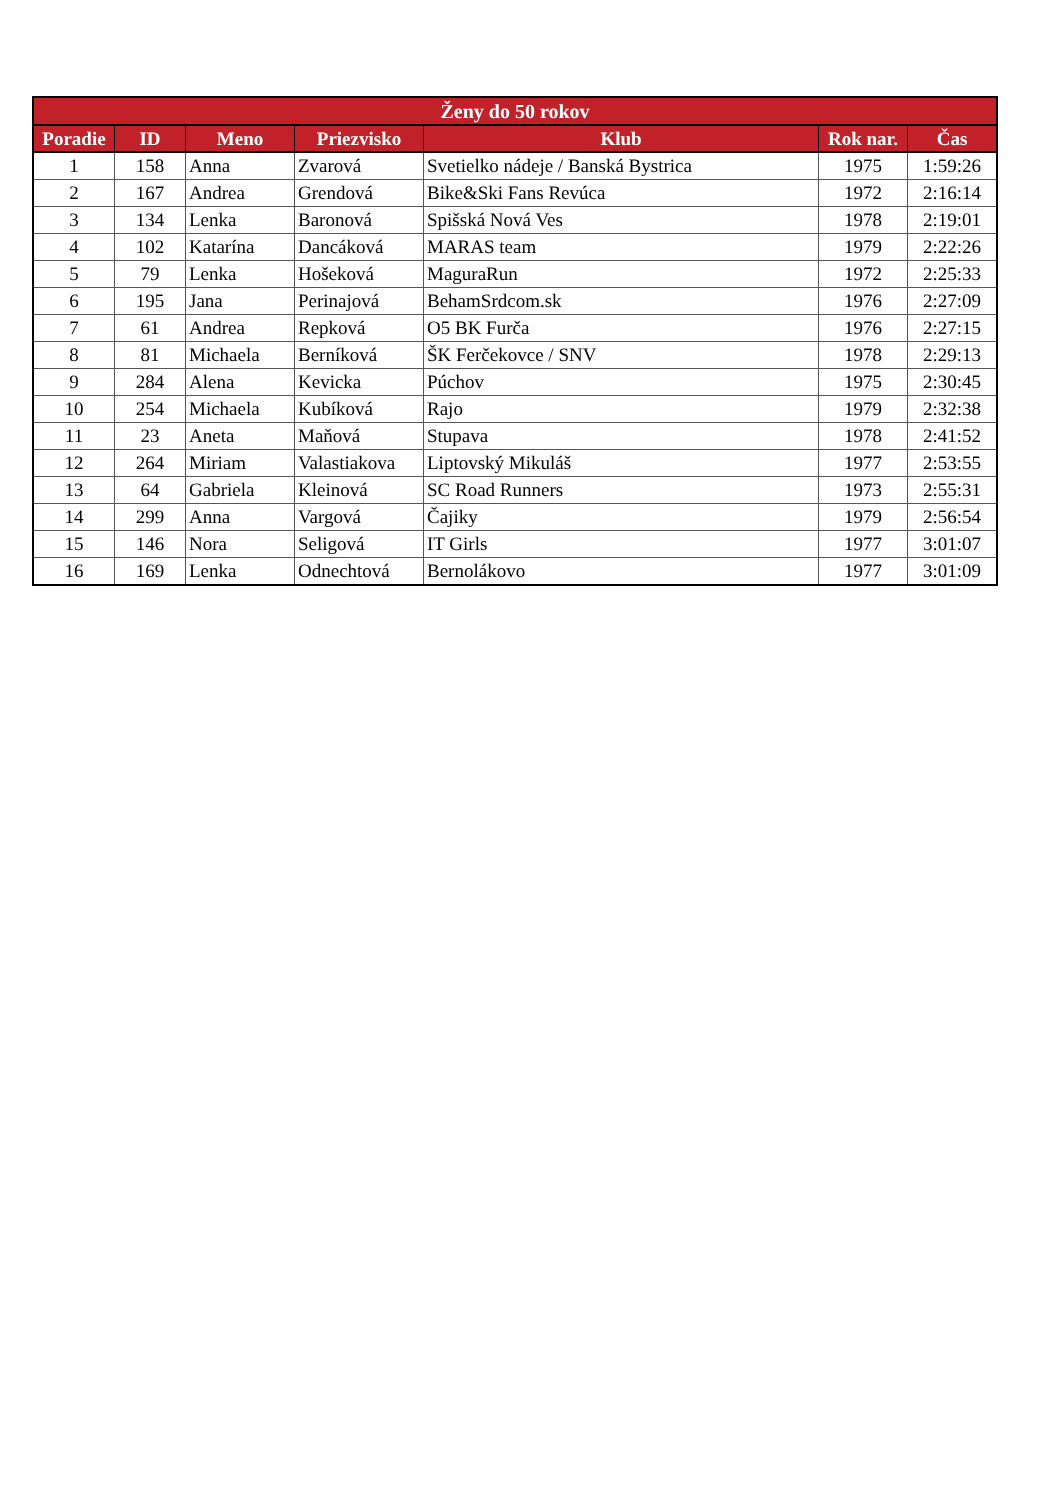| Ženy do 50 rokov | | | | | | |
| --- | --- | --- | --- | --- | --- | --- |
| Poradie | ID | Meno | Priezvisko | Klub | Rok nar. | Čas |
| 1 | 158 | Anna | Zvarová | Svetielko nádeje / Banská Bystrica | 1975 | 1:59:26 |
| 2 | 167 | Andrea | Grendová | Bike&Ski Fans Revúca | 1972 | 2:16:14 |
| 3 | 134 | Lenka | Baronová | Spišská Nová Ves | 1978 | 2:19:01 |
| 4 | 102 | Katarína | Dancáková | MARAS team | 1979 | 2:22:26 |
| 5 | 79 | Lenka | Hošeková | MaguraRun | 1972 | 2:25:33 |
| 6 | 195 | Jana | Perinajová | BehamSrdcom.sk | 1976 | 2:27:09 |
| 7 | 61 | Andrea | Repková | O5 BK Furča | 1976 | 2:27:15 |
| 8 | 81 | Michaela | Berníková | ŠK Ferčekovce / SNV | 1978 | 2:29:13 |
| 9 | 284 | Alena | Kevicka | Púchov | 1975 | 2:30:45 |
| 10 | 254 | Michaela | Kubíková | Rajo | 1979 | 2:32:38 |
| 11 | 23 | Aneta | Maňová | Stupava | 1978 | 2:41:52 |
| 12 | 264 | Miriam | Valastiakova | Liptovský Mikuláš | 1977 | 2:53:55 |
| 13 | 64 | Gabriela | Kleinová | SC Road Runners | 1973 | 2:55:31 |
| 14 | 299 | Anna | Vargová | Čajiky | 1979 | 2:56:54 |
| 15 | 146 | Nora | Seligová | IT Girls | 1977 | 3:01:07 |
| 16 | 169 | Lenka | Odnechtová | Bernolákovo | 1977 | 3:01:09 |